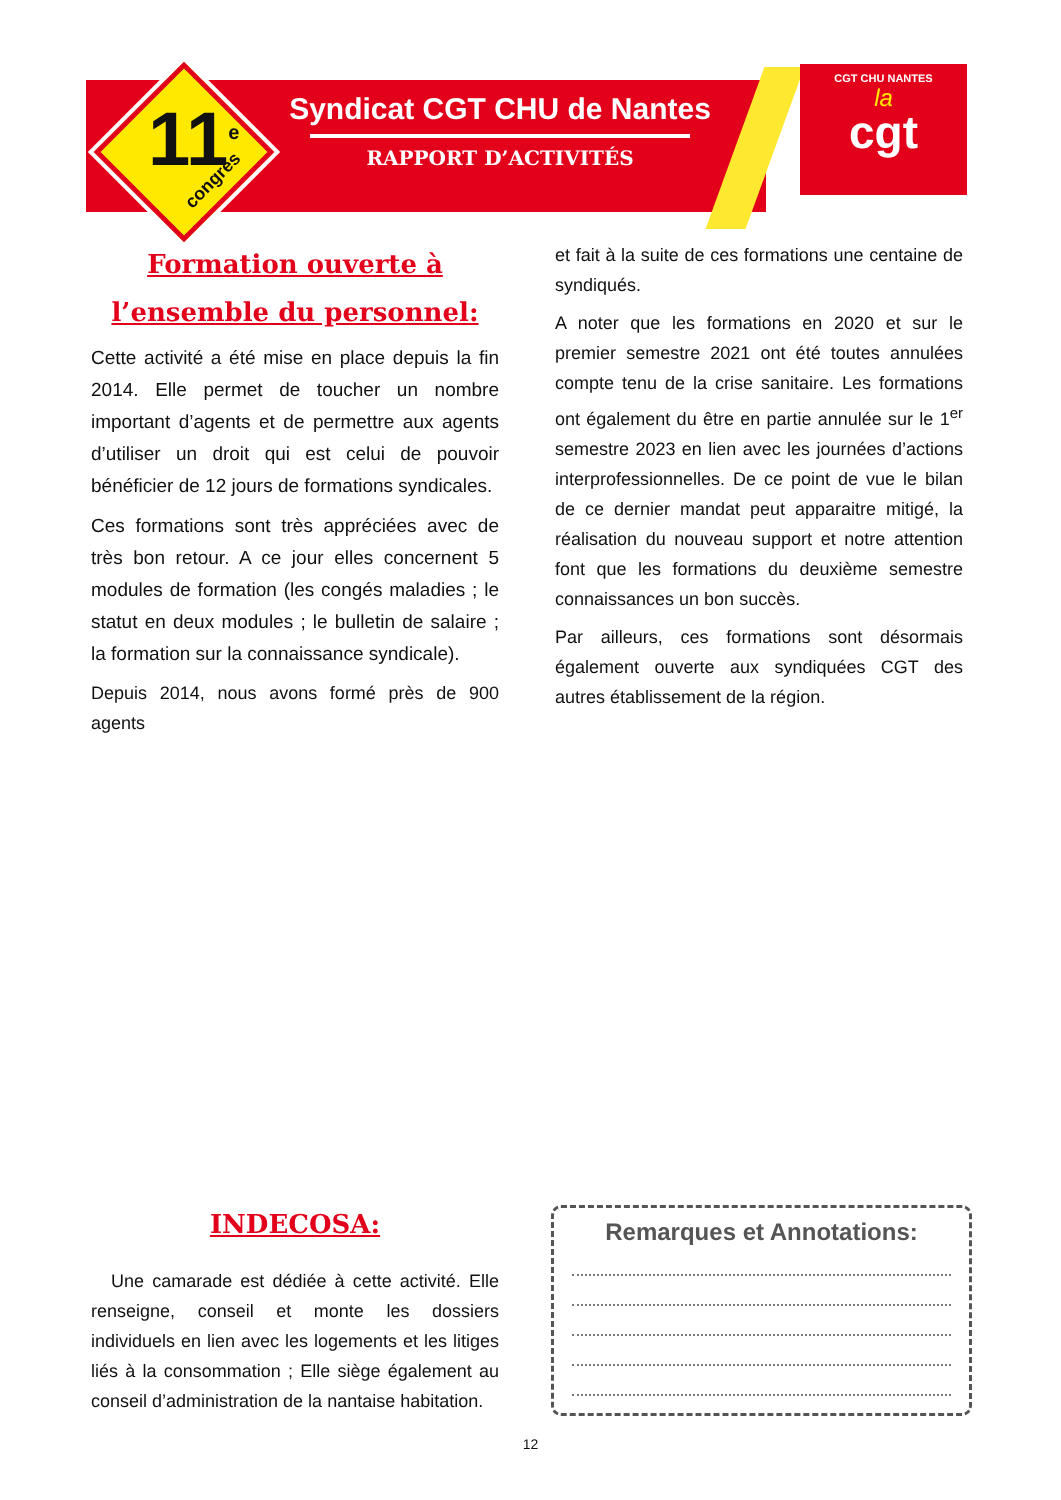11<sup>e</sup> congrès
Syndicat CGT CHU de Nantes
RAPPORT D’ACTIVITÉS
CGT CHU NANTES
la
cgt
Formation ouverte à
l’ensemble du personnel:
Cette activité a été mise en place depuis la fin 2014. Elle permet de toucher un nombre important d’agents et de permettre aux agents d’utiliser un droit qui est celui de pouvoir bénéficier de 12 jours de formations syndicales.
Ces formations sont très appréciées avec de très bon retour. A ce jour elles concernent 5 modules de formation (les congés maladies ; le statut en deux modules ; le bulletin de salaire ; la formation sur la connaissance syndicale).
Depuis 2014, nous avons formé près de 900 agents
et fait à la suite de ces formations une centaine de syndiqués.
A noter que les formations en 2020 et sur le premier semestre 2021 ont été toutes annulées compte tenu de la crise sanitaire. Les formations ont également du être en partie annulée sur le 1<sup>er</sup> semestre 2023 en lien avec les journées d’actions interprofessionnelles. De ce point de vue le bilan de ce dernier mandat peut apparaitre mitigé, la réalisation du nouveau support et notre attention font que les formations du deuxième semestre connaissances un bon succès.
Par ailleurs, ces formations sont désormais également ouverte aux syndiquées CGT des autres établissement de la région.
INDECOSA:
Une camarade est dédiée à cette activité. Elle renseigne, conseil et monte les dossiers individuels en lien avec les logements et les litiges liés à la consommation ; Elle siège également au conseil d’administration de la nantaise habitation.
Remarques et Annotations:
12